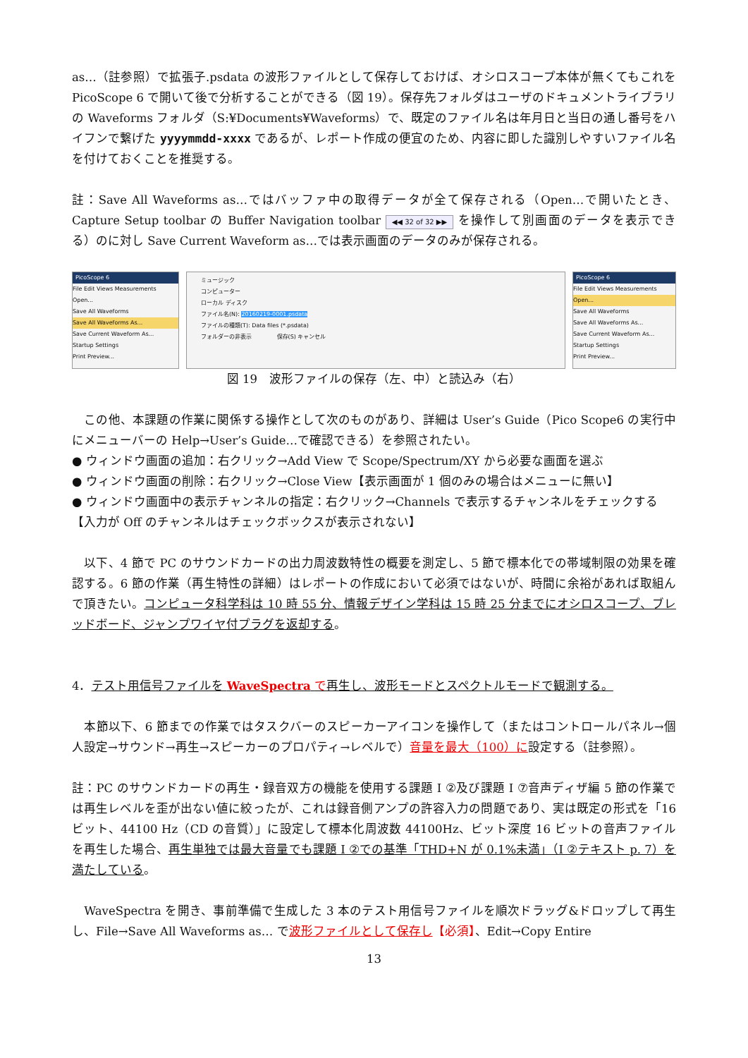as…（註参照）で拡張子.psdata の波形ファイルとして保存しておけば、オシロスコープ本体が無くてもこれを PicoScope 6 で開いて後で分析することができる（図 19）。保存先フォルダはユーザのドキュメントライブラリの Waveforms フォルダ（S:¥Documents¥Waveforms）で、既定のファイル名は年月日と当日の通し番号をハイフンで繋げた yyyymmdd-xxxx であるが、レポート作成の便宜のため、内容に即した識別しやすいファイル名を付けておくことを推奨する。
註：Save All Waveforms as…ではバッファ中の取得データが全て保存される（Open…で開いたとき、Capture Setup toolbar の Buffer Navigation toolbar ◀◀ 32 of 32 ▶▶ を操作して別画面のデータを表示できる）のに対し Save Current Waveform as…では表示画面のデータのみが保存される。
PicoScope 6
File Edit Views Measurements
Open...
Save All Waveforms
Save All Waveforms As...
Save Current Waveform As...
Startup Settings
Print Preview...
ミュージック
コンピューター
ローカル ディスク
ファイル名(N): 20160219-0001.psdata
ファイルの種類(T): Data files (*.psdata)
フォルダーの非表示 保存(S) キャンセル
PicoScope 6
File Edit Views Measurements
Open...
Save All Waveforms
Save All Waveforms As...
Save Current Waveform As...
Startup Settings
Print Preview...
図 19　波形ファイルの保存（左、中）と読込み（右）
　この他、本課題の作業に関係する操作として次のものがあり、詳細は User’s Guide（Pico Scope6 の実行中にメニューバーの Help→User’s Guide…で確認できる）を参照されたい。
● ウィンドウ画面の追加：右クリック→Add View で Scope/Spectrum/XY から必要な画面を選ぶ
● ウィンドウ画面の削除：右クリック→Close View【表示画面が 1 個のみの場合はメニューに無い】
● ウィンドウ画面中の表示チャンネルの指定：右クリック→Channels で表示するチャンネルをチェックする【入力が Off のチャンネルはチェックボックスが表示されない】
　以下、4 節で PC のサウンドカードの出力周波数特性の概要を測定し、5 節で標本化での帯域制限の効果を確認する。6 節の作業（再生特性の詳細）はレポートの作成において必須ではないが、時間に余裕があれば取組んで頂きたい。コンピュータ科学科は 10 時 55 分、情報デザイン学科は 15 時 25 分までにオシロスコープ、ブレッドボード、ジャンプワイヤ付プラグを返却する。
4．テスト用信号ファイルを WaveSpectra で再生し、波形モードとスペクトルモードで観測する。
　本節以下、6 節までの作業ではタスクバーのスピーカーアイコンを操作して（またはコントロールパネル→個人設定→サウンド→再生→スピーカーのプロパティ→レベルで）音量を最大（100）に設定する（註参照）。
註：PC のサウンドカードの再生・録音双方の機能を使用する課題 I ②及び課題 I ⑦音声ディザ編 5 節の作業では再生レベルを歪が出ない値に絞ったが、これは録音側アンプの許容入力の問題であり、実は既定の形式を「16 ビット、44100 Hz（CD の音質）」に設定して標本化周波数 44100Hz、ビット深度 16 ビットの音声ファイルを再生した場合、再生単独では最大音量でも課題 I ②での基準「THD+N が 0.1%未満」（I ②テキスト p. 7）を満たしている。
　WaveSpectra を開き、事前準備で生成した 3 本のテスト用信号ファイルを順次ドラッグ&ドロップして再生し、File→Save All Waveforms as… で波形ファイルとして保存し【必須】、Edit→Copy Entire
13